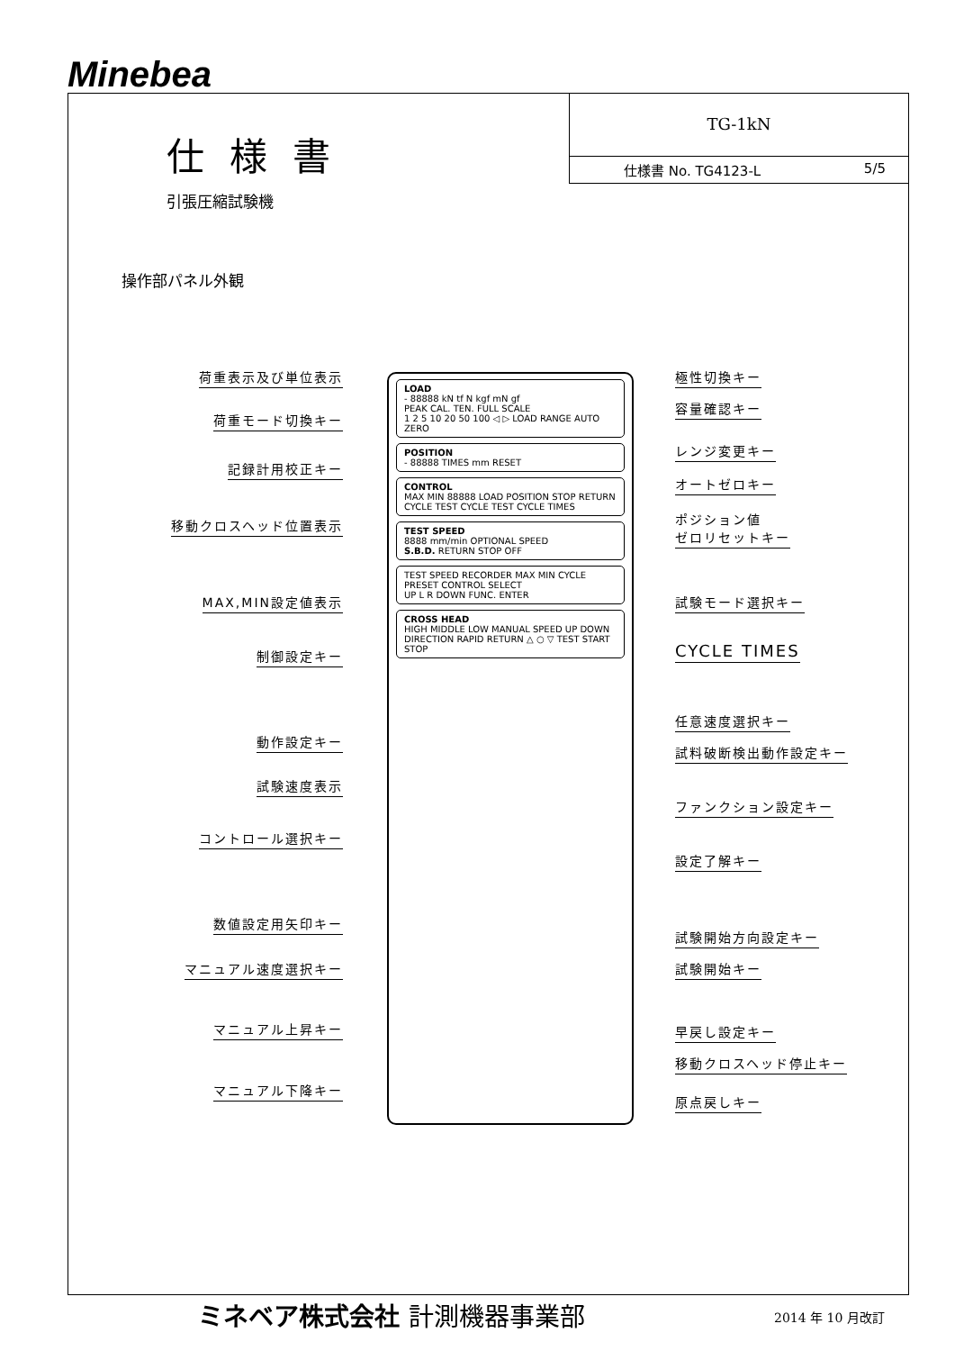Minebea
TG-1kN
仕様書 No. TG4123-L 5/5
仕様書
引張圧縮試験機
操作部パネル外観
荷重表示及び単位表示
荷重モード切換キー
記録計用校正キー
移動クロスヘッド位置表示
MAX,MIN設定値表示
制御設定キー
動作設定キー
試験速度表示
コントロール選択キー
数値設定用矢印キー
マニュアル速度選択キー
マニュアル上昇キー
マニュアル下降キー
LOAD
- 88888 kN tf N kgf mN gf
PEAK CAL. TEN. FULL SCALE
1 2 5 10 20 50 100 ◁ ▷ LOAD RANGE AUTO ZERO
POSITION
- 88888 TIMES mm RESET
CONTROL
MAX MIN 88888 LOAD POSITION STOP RETURN
CYCLE TEST CYCLE TEST CYCLE TIMES
TEST SPEED
8888 mm/min OPTIONAL SPEED
S.B.D. RETURN STOP OFF
TEST SPEED RECORDER MAX MIN CYCLE PRESET CONTROL SELECT
UP L R DOWN FUNC. ENTER
CROSS HEAD
HIGH MIDDLE LOW MANUAL SPEED UP DOWN
DIRECTION RAPID RETURN △ ○ ▽ TEST START STOP
極性切換キー
容量確認キー
レンジ変更キー
オートゼロキー
ポジション値
ゼロリセットキー
試験モード選択キー
CYCLE TIMES
任意速度選択キー
試料破断検出動作設定キー
ファンクション設定キー
設定了解キー
試験開始方向設定キー
試験開始キー
早戻し設定キー
移動クロスヘッド停止キー
原点戻しキー
ミネベア株式会社 計測機器事業部 2014 年 10 月改訂